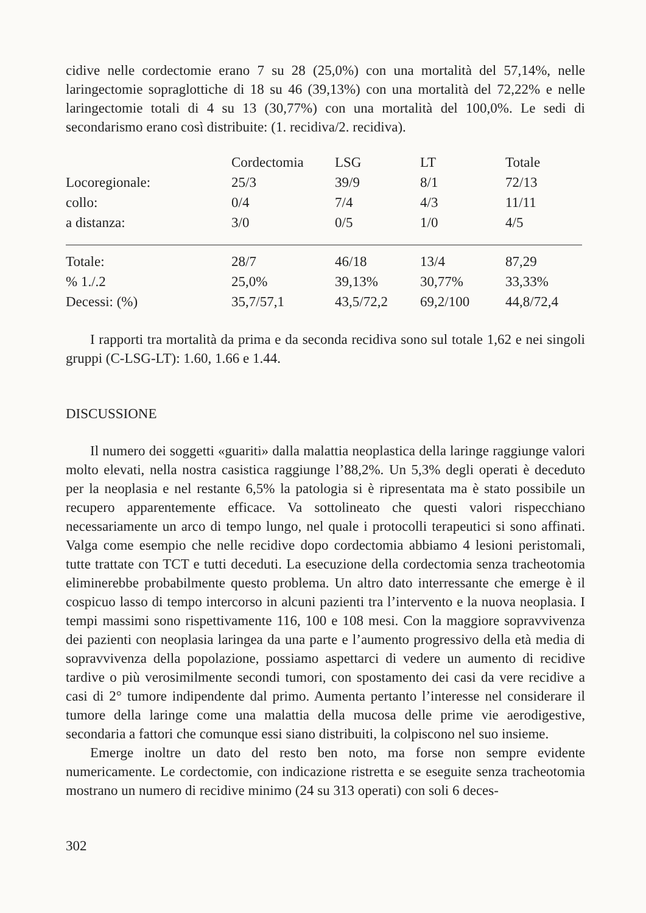cidive nelle cordectomie erano 7 su 28 (25,0%) con una mortalità del 57,14%, nelle laringectomie sopraglottiche di 18 su 46 (39,13%) con una mortalità del 72,22% e nelle laringectomie totali di 4 su 13 (30,77%) con una mortalità del 100,0%. Le sedi di secondarismo erano così distribuite: (1. recidiva/2. recidiva).
| | Cordectomia | LSG | LT | Totale |
| --- | --- | --- | --- | --- |
| Locoregionale: | 25/3 | 39/9 | 8/1 | 72/13 |
| collo: | 0/4 | 7/4 | 4/3 | 11/11 |
| a distanza: | 3/0 | 0/5 | 1/0 | 4/5 |
| Totale: | 28/7 | 46/18 | 13/4 | 87,29 |
| % 1./.2 | 25,0% | 39,13% | 30,77% | 33,33% |
| Decessi: (%) | 35,7/57,1 | 43,5/72,2 | 69,2/100 | 44,8/72,4 |
I rapporti tra mortalità da prima e da seconda recidiva sono sul totale 1,62 e nei singoli gruppi (C-LSG-LT): 1.60, 1.66 e 1.44.
DISCUSSIONE
Il numero dei soggetti «guariti» dalla malattia neoplastica della laringe raggiunge valori molto elevati, nella nostra casistica raggiunge l’88,2%. Un 5,3% degli operati è deceduto per la neoplasia e nel restante 6,5% la patologia si è ripresentata ma è stato possibile un recupero apparentemente efficace. Va sottolineato che questi valori rispecchiano necessariamente un arco di tempo lungo, nel quale i protocolli terapeutici si sono affinati. Valga come esempio che nelle recidive dopo cordectomia abbiamo 4 lesioni peristomali, tutte trattate con TCT e tutti deceduti. La esecuzione della cordectomia senza tracheotomia eliminerebbe probabilmente questo problema. Un altro dato interressante che emerge è il cospicuo lasso di tempo intercorso in alcuni pazienti tra l’intervento e la nuova neoplasia. I tempi massimi sono rispettivamente 116, 100 e 108 mesi. Con la maggiore sopravvivenza dei pazienti con neoplasia laringea da una parte e l’aumento progressivo della età media di sopravvivenza della popolazione, possiamo aspettarci di vedere un aumento di recidive tardive o più verosimilmente secondi tumori, con spostamento dei casi da vere recidive a casi di 2° tumore indipendente dal primo. Aumenta pertanto l’interesse nel considerare il tumore della laringe come una malattia della mucosa delle prime vie aerodigestive, secondaria a fattori che comunque essi siano distribuiti, la colpiscono nel suo insieme.
Emerge inoltre un dato del resto ben noto, ma forse non sempre evidente numericamente. Le cordectomie, con indicazione ristretta e se eseguite senza tracheotomia mostrano un numero di recidive minimo (24 su 313 operati) con soli 6 deces-
302